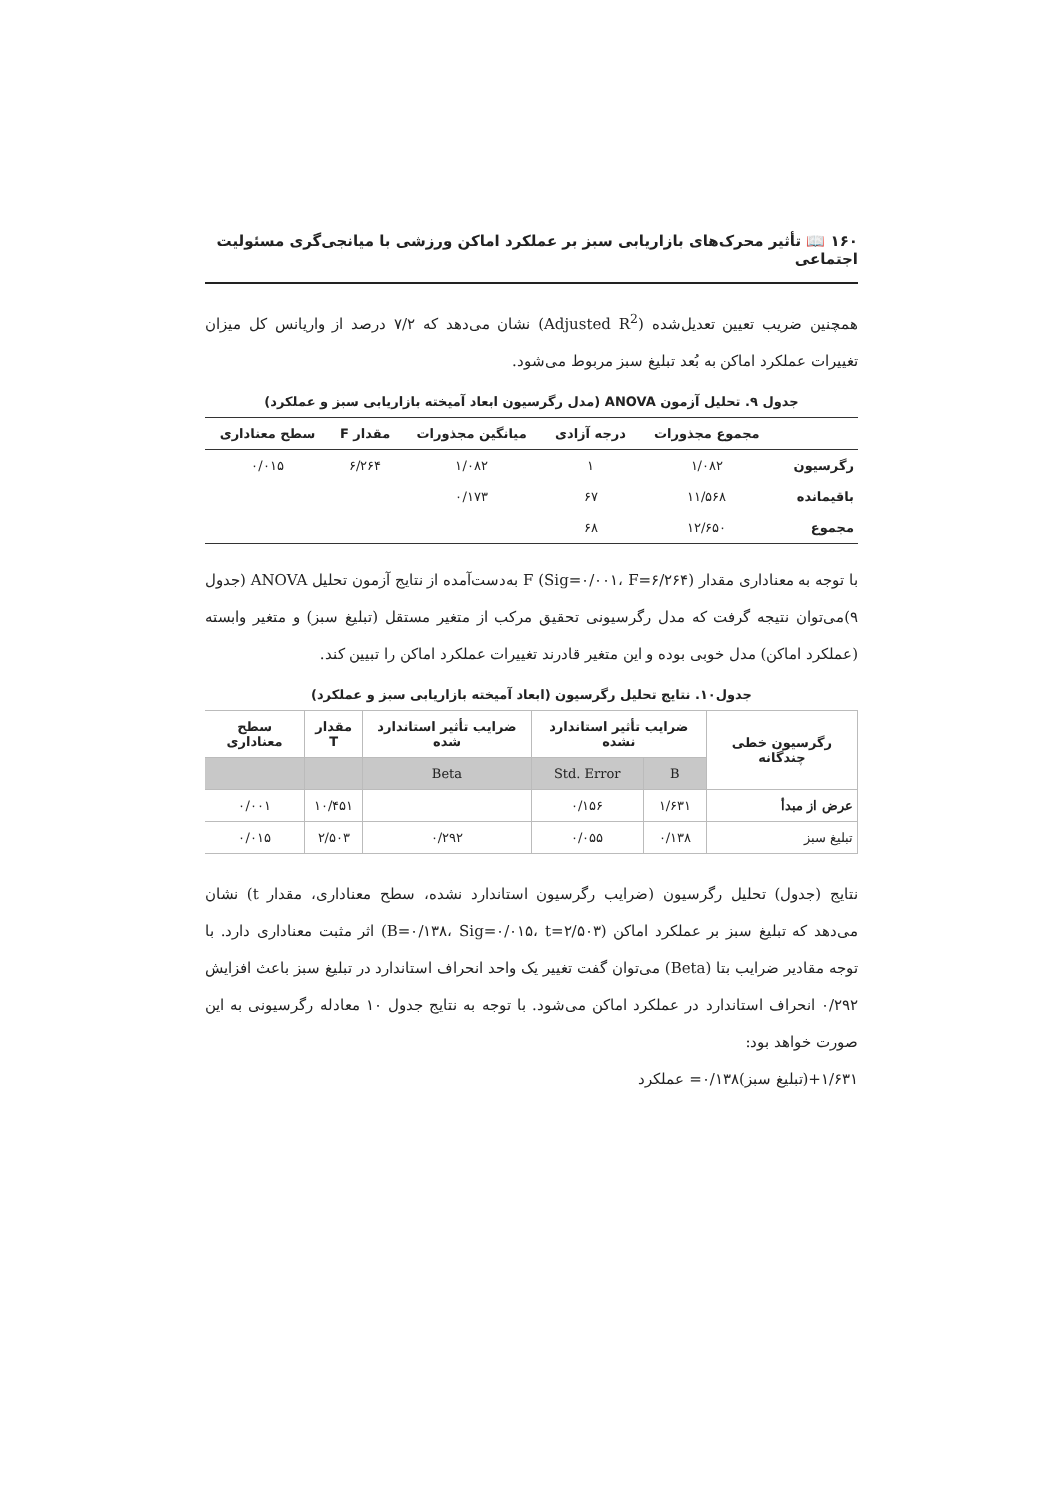۱۶۰ 📖 تأثیر محرک‌های بازاریابی سبز بر عملکرد اماکن ورزشی با میانجی‌گری مسئولیت اجتماعی
همچنین ضریب تعیین تعدیل‌شده (Adjusted R<sup>2</sup>) نشان می‌دهد که ۷/۲ درصد از واریانس کل میزان تغییرات عملکرد اماکن به بُعد تبلیغ سبز مربوط می‌شود.
جدول ۹. تحلیل آزمون ANOVA (مدل رگرسیون ابعاد آمیخته بازاریابی سبز و عملکرد)
| | مجموع مجذورات | درجه آزادی | میانگین مجذورات | مقدار F | سطح معناداری |
| --- | --- | --- | --- | --- | --- |
| رگرسیون | ۱/۰۸۲ | ۱ | ۱/۰۸۲ | ۶/۲۶۴ | ۰/۰۱۵ |
| باقیمانده | ۱۱/۵۶۸ | ۶۷ | ۰/۱۷۳ | | |
| مجموع | ۱۲/۶۵۰ | ۶۸ | | | |
با توجه به معناداری مقدار F (Sig=۰/۰۰۱، F=۶/۲۶۴) به‌دست‌آمده از نتایج آزمون تحلیل ANOVA (جدول ۹)می‌توان نتیجه گرفت که مدل رگرسیونی تحقیق مرکب از متغیر مستقل (تبلیغ سبز) و متغیر وابسته (عملکرد اماکن) مدل خوبی بوده و این متغیر قادرند تغییرات عملکرد اماکن را تبیین کند.
جدول۱۰. نتایج تحلیل رگرسیون (ابعاد آمیخته بازاریابی سبز و عملکرد)
| رگرسیون خطی چندگانه | ضرایب تأثیر استاندارد نشده | | ضرایب تأثیر استاندارد شده | مقدار T | سطح معناداری |
| --- | --- | --- | --- | --- | --- |
| | B | Std. Error | Beta | | |
| عرض از مبدأ | ۱/۶۳۱ | ۰/۱۵۶ | | ۱۰/۴۵۱ | ۰/۰۰۱ |
| تبلیغ سبز | ۰/۱۳۸ | ۰/۰۵۵ | ۰/۲۹۲ | ۲/۵۰۳ | ۰/۰۱۵ |
نتایج (جدول) تحلیل رگرسیون (ضرایب رگرسیون استاندارد نشده، سطح معناداری، مقدار t) نشان می‌دهد که تبلیغ سبز بر عملکرد اماکن (B=۰/۱۳۸، Sig=۰/۰۱۵، t=۲/۵۰۳) اثر مثبت معناداری دارد. با توجه مقادیر ضرایب بتا (Beta) می‌توان گفت تغییر یک واحد انحراف استاندارد در تبلیغ سبز باعث افزایش ۰/۲۹۲ انحراف استاندارد در عملکرد اماکن می‌شود. با توجه به نتایج جدول ۱۰ معادله رگرسیونی به این صورت خواهد بود:
۱/۶۳۱+(تبلیغ سبز)۰/۱۳۸= عملکرد